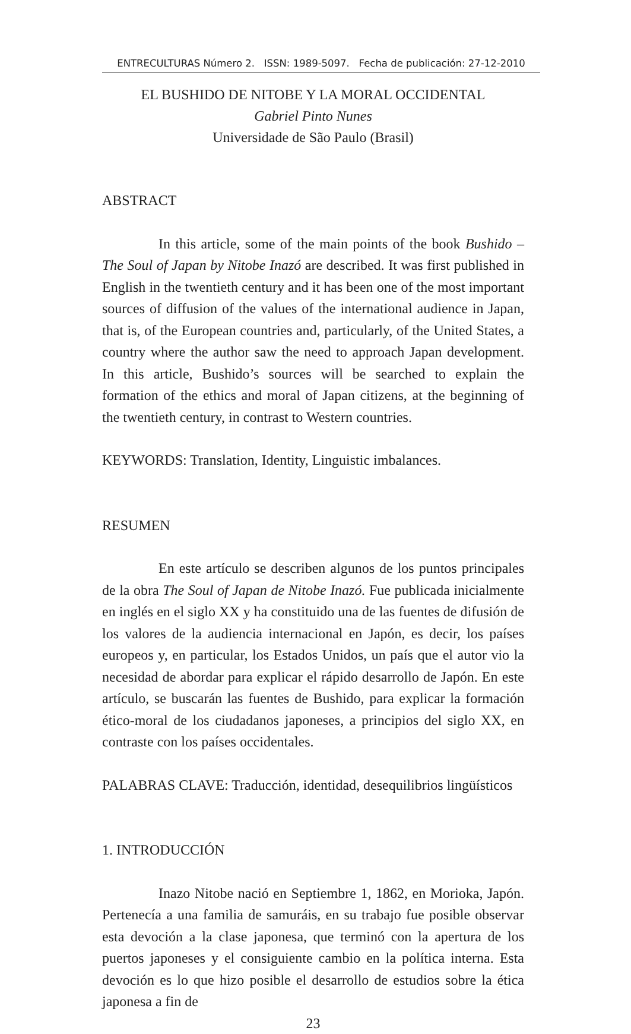ENTRECULTURAS Número 2. ISSN: 1989-5097. Fecha de publicación: 27-12-2010
EL BUSHIDO DE NITOBE Y LA MORAL OCCIDENTAL
Gabriel Pinto Nunes
Universidade de São Paulo (Brasil)
ABSTRACT
In this article, some of the main points of the book Bushido – The Soul of Japan by Nitobe Inazó are described. It was first published in English in the twentieth century and it has been one of the most important sources of diffusion of the values of the international audience in Japan, that is, of the European countries and, particularly, of the United States, a country where the author saw the need to approach Japan development. In this article, Bushido’s sources will be searched to explain the formation of the ethics and moral of Japan citizens, at the beginning of the twentieth century, in contrast to Western countries.
KEYWORDS: Translation, Identity, Linguistic imbalances.
RESUMEN
En este artículo se describen algunos de los puntos principales de la obra The Soul of Japan de Nitobe Inazó. Fue publicada inicialmente en inglés en el siglo XX y ha constituido una de las fuentes de difusión de los valores de la audiencia internacional en Japón, es decir, los países europeos y, en particular, los Estados Unidos, un país que el autor vio la necesidad de abordar para explicar el rápido desarrollo de Japón. En este artículo, se buscarán las fuentes de Bushido, para explicar la formación ético-moral de los ciudadanos japoneses, a principios del siglo XX, en contraste con los países occidentales.
PALABRAS CLAVE: Traducción, identidad, desequilibrios lingüísticos
1. INTRODUCCIÓN
Inazo Nitobe nació en Septiembre 1, 1862, en Morioka, Japón. Pertenecía a una familia de samuráis, en su trabajo fue posible observar esta devoción a la clase japonesa, que terminó con la apertura de los puertos japoneses y el consiguiente cambio en la política interna. Esta devoción es lo que hizo posible el desarrollo de estudios sobre la ética japonesa a fin de
23